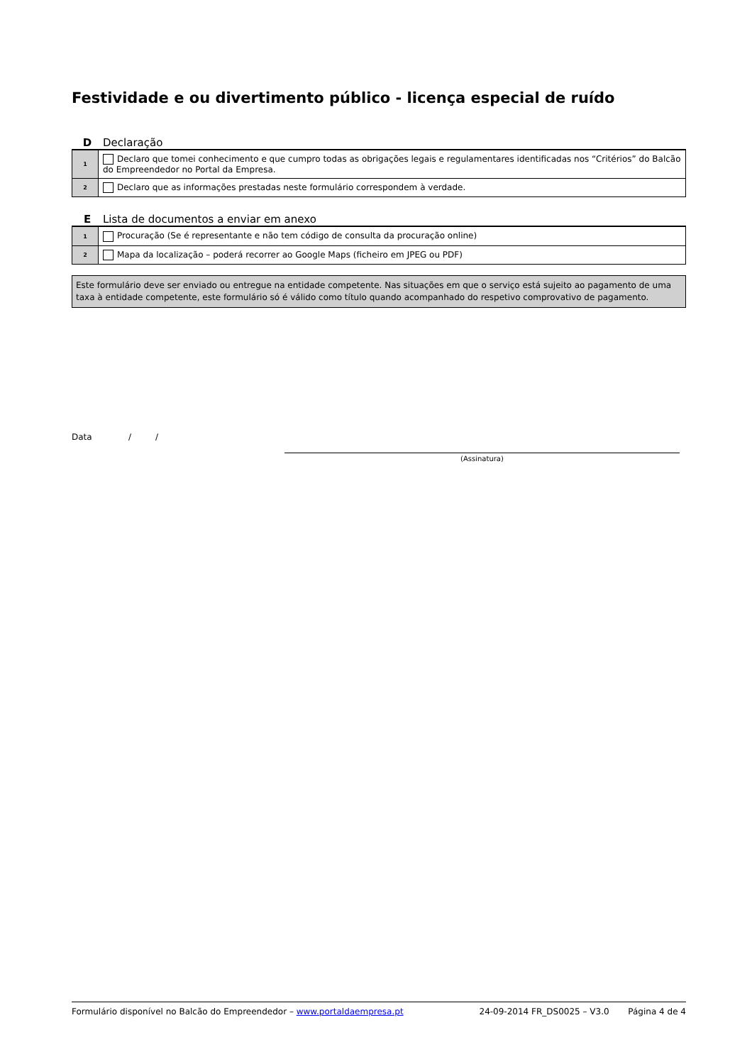Festividade e ou divertimento público - licença especial de ruído
D Declaração
| 1 | Declaro que tomei conhecimento e que cumpro todas as obrigações legais e regulamentares identificadas nos “Critérios” do Balcão do Empreendedor no Portal da Empresa. |
| 2 | Declaro que as informações prestadas neste formulário correspondem à verdade. |
E Lista de documentos a enviar em anexo
| 1 | Procuração (Se é representante e não tem código de consulta da procuração online) |
| 2 | Mapa da localização – poderá recorrer ao Google Maps (ficheiro em JPEG ou PDF) |
Este formulário deve ser enviado ou entregue na entidade competente. Nas situações em que o serviço está sujeito ao pagamento de uma taxa à entidade competente, este formulário só é válido como título quando acompanhado do respetivo comprovativo de pagamento.
Data / /
(Assinatura)
Formulário disponível no Balcão do Empreendedor – www.portaldaempresa.pt 24-09-2014 FR_DS0025 – V3.0 Página 4 de 4